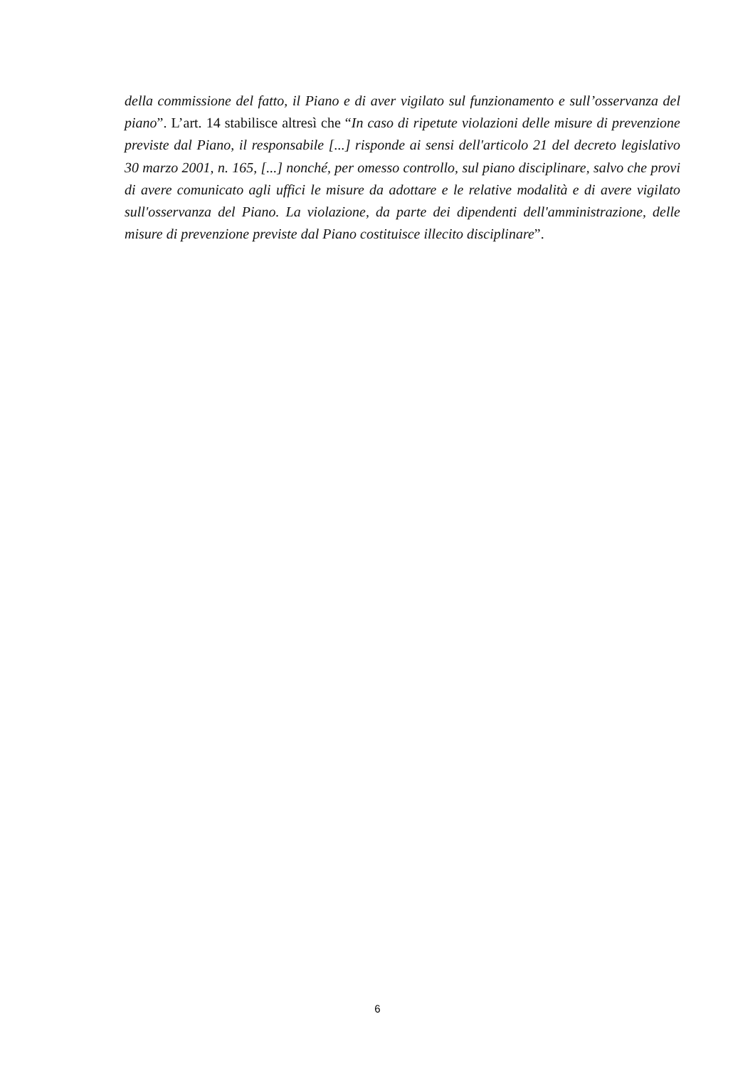della commissione del fatto, il Piano e di aver vigilato sul funzionamento e sull’osservanza del piano”. L’art. 14 stabilisce altresì che “In caso di ripetute violazioni delle misure di prevenzione previste dal Piano, il responsabile [...] risponde ai sensi dell'articolo 21 del decreto legislativo 30 marzo 2001, n. 165, [...] nonché, per omesso controllo, sul piano disciplinare, salvo che provi di avere comunicato agli uffici le misure da adottare e le relative modalità e di avere vigilato sull'osservanza del Piano. La violazione, da parte dei dipendenti dell'amministrazione, delle misure di prevenzione previste dal Piano costituisce illecito disciplinare”.
6